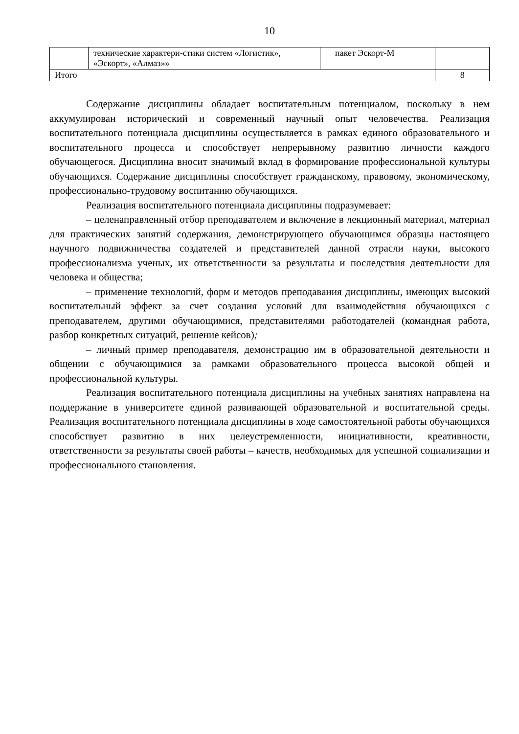10
| | технические характери-стики систем «Логистик», «Эскорт», «Алмаз»» | пакет Эскорт-М | |
| Итого | | | 8 |
Содержание дисциплины обладает воспитательным потенциалом, поскольку в нем аккумулирован исторический и современный научный опыт человечества. Реализация воспитательного потенциала дисциплины осуществляется в рамках единого образовательного и воспитательного процесса и способствует непрерывному развитию личности каждого обучающегося. Дисциплина вносит значимый вклад в формирование профессиональной культуры обучающихся. Содержание дисциплины способствует гражданскому, правовому, экономическому, профессионально-трудовому воспитанию обучающихся.
Реализация воспитательного потенциала дисциплины подразумевает:
– целенаправленный отбор преподавателем и включение в лекционный материал, материал для практических занятий содержания, демонстрирующего обучающимся образцы настоящего научного подвижничества создателей и представителей данной отрасли науки, высокого профессионализма ученых, их ответственности за результаты и последствия деятельности для человека и общества;
– применение технологий, форм и методов преподавания дисциплины, имеющих высокий воспитательный эффект за счет создания условий для взаимодействия обучающихся с преподавателем, другими обучающимися, представителями работодателей (командная работа, разбор конкретных ситуаций, решение кейсов);
– личный пример преподавателя, демонстрацию им в образовательной деятельности и общении с обучающимися за рамками образовательного процесса высокой общей и профессиональной культуры.
Реализация воспитательного потенциала дисциплины на учебных занятиях направлена на поддержание в университете единой развивающей образовательной и воспитательной среды. Реализация воспитательного потенциала дисциплины в ходе самостоятельной работы обучающихся способствует развитию в них целеустремленности, инициативности, креативности, ответственности за результаты своей работы – качеств, необходимых для успешной социализации и профессионального становления.